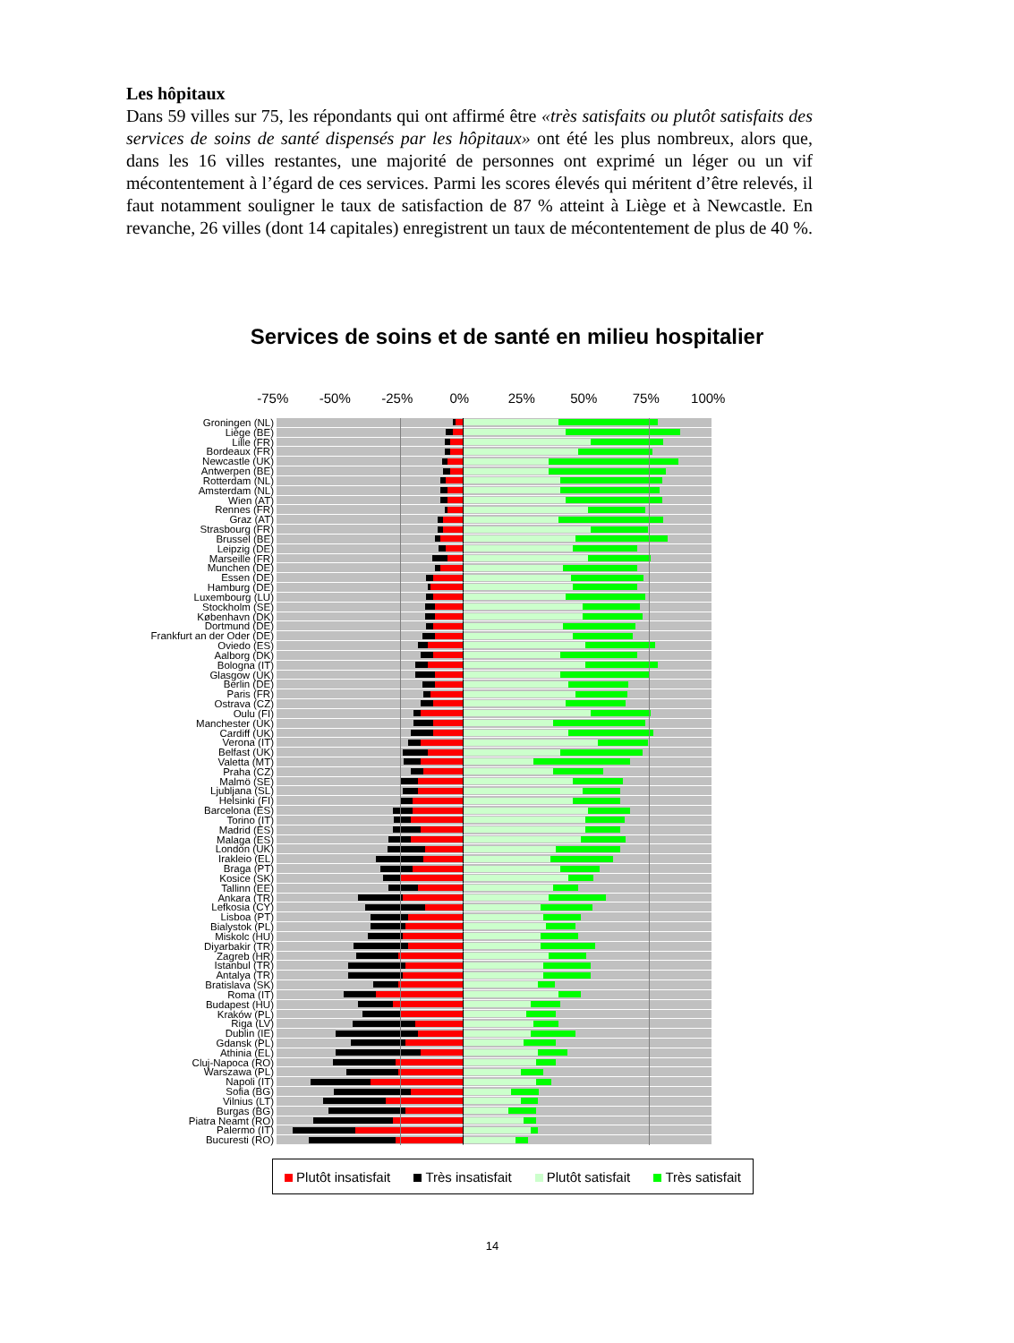Les hôpitaux
Dans 59 villes sur 75, les répondants qui ont affirmé être «très satisfaits ou plutôt satisfaits des services de soins de santé dispensés par les hôpitaux» ont été les plus nombreux, alors que, dans les 16 villes restantes, une majorité de personnes ont exprimé un léger ou un vif mécontentement à l’égard de ces services. Parmi les scores élevés qui méritent d’être relevés, il faut notamment souligner le taux de satisfaction de 87 % atteint à Liège et à Newcastle. En revanche, 26 villes (dont 14 capitales) enregistrent un taux de mécontentement de plus de 40 %.
Services de soins et de santé en milieu hospitalier
-75% -50% -25% 0% 25% 50% 75% 100%
Groningen (NL)
Liège (BE)
Lille (FR)
Bordeaux (FR)
Newcastle (UK)
Antwerpen (BE)
Rotterdam (NL)
Amsterdam (NL)
Wien (AT)
Rennes (FR)
Graz (AT)
Strasbourg (FR)
Brussel (BE)
Leipzig (DE)
Marseille (FR)
Munchen (DE)
Essen (DE)
Hamburg (DE)
Luxembourg (LU)
Stockholm (SE)
København (DK)
Dortmund (DE)
Frankfurt an der Oder (DE)
Oviedo (ES)
Aalborg (DK)
Bologna (IT)
Glasgow (UK)
Berlin (DE)
Paris (FR)
Ostrava (CZ)
Oulu (FI)
Manchester (UK)
Cardiff (UK)
Verona (IT)
Belfast (UK)
Valetta (MT)
Praha (CZ)
Malmö (SE)
Ljubljana (SL)
Helsinki (FI)
Barcelona (ES)
Torino (IT)
Madrid (ES)
Malaga (ES)
London (UK)
Irakleio (EL)
Braga (PT)
Kosice (SK)
Tallinn (EE)
Ankara (TR)
Lefkosia (CY)
Lisboa (PT)
Bialystok (PL)
Miskolc (HU)
Diyarbakir (TR)
Zagreb (HR)
Istanbul (TR)
Antalya (TR)
Bratislava (SK)
Roma (IT)
Budapest (HU)
Kraków (PL)
Riga (LV)
Dublin (IE)
Gdansk (PL)
Athinia (EL)
Cluj-Napoca (RO)
Warszawa (PL)
Napoli (IT)
Sofia (BG)
Vilnius (LT)
Burgas (BG)
Piatra Neamt (RO)
Palermo (IT)
Bucuresti (RO)
Plutôt insatisfait Très insatisfait Plutôt satisfait Très satisfait
14